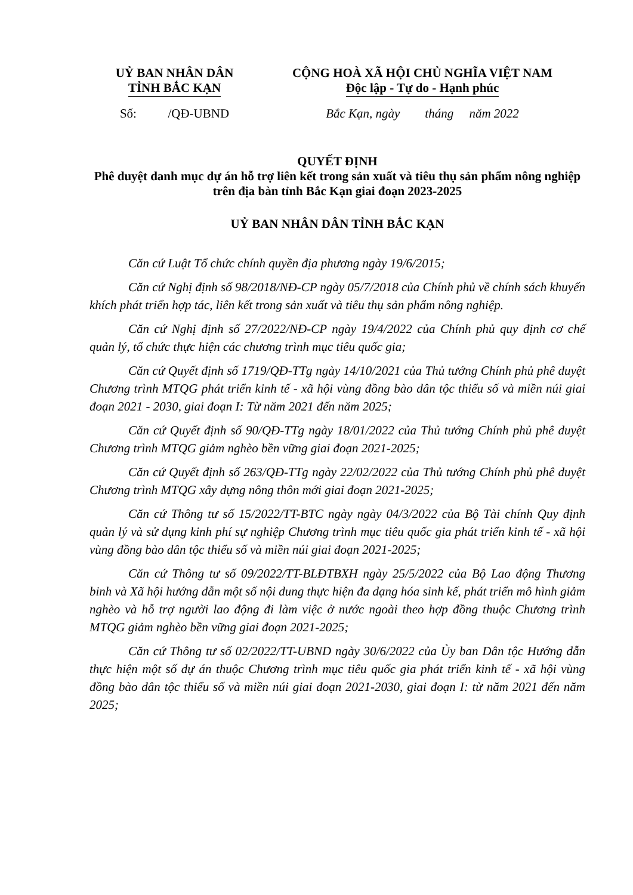UỶ BAN NHÂN DÂN
TỈNH BẮC KẠN
Số: /QĐ-UBND
CỘNG HOÀ XÃ HỘI CHỦ NGHĨA VIỆT NAM
Độc lập - Tự do - Hạnh phúc
Bắc Kạn, ngày tháng năm 2022
QUYẾT ĐỊNH
Phê duyệt danh mục dự án hỗ trợ liên kết trong sản xuất và tiêu thụ sản phẩm nông nghiệp trên địa bàn tỉnh Bắc Kạn giai đoạn 2023-2025
UỶ BAN NHÂN DÂN TỈNH BẮC KẠN
Căn cứ Luật Tổ chức chính quyền địa phương ngày 19/6/2015;
Căn cứ Nghị định số 98/2018/NĐ-CP ngày 05/7/2018 của Chính phủ về chính sách khuyến khích phát triển hợp tác, liên kết trong sản xuất và tiêu thụ sản phẩm nông nghiệp.
Căn cứ Nghị định số 27/2022/NĐ-CP ngày 19/4/2022 của Chính phủ quy định cơ chế quản lý, tổ chức thực hiện các chương trình mục tiêu quốc gia;
Căn cứ Quyết định số 1719/QĐ-TTg ngày 14/10/2021 của Thủ tướng Chính phủ phê duyệt Chương trình MTQG phát triển kinh tế - xã hội vùng đồng bào dân tộc thiểu số và miền núi giai đoạn 2021 - 2030, giai đoạn I: Từ năm 2021 đến năm 2025;
Căn cứ Quyết định số 90/QĐ-TTg ngày 18/01/2022 của Thủ tướng Chính phủ phê duyệt Chương trình MTQG giảm nghèo bền vững giai đoạn 2021-2025;
Căn cứ Quyết định số 263/QĐ-TTg ngày 22/02/2022 của Thủ tướng Chính phủ phê duyệt Chương trình MTQG xây dựng nông thôn mới giai đoạn 2021-2025;
Căn cứ Thông tư số 15/2022/TT-BTC ngày ngày 04/3/2022 của Bộ Tài chính Quy định quản lý và sử dụng kinh phí sự nghiệp Chương trình mục tiêu quốc gia phát triển kinh tế - xã hội vùng đồng bào dân tộc thiểu số và miền núi giai đoạn 2021-2025;
Căn cứ Thông tư số 09/2022/TT-BLĐTBXH ngày 25/5/2022 của Bộ Lao động Thương binh và Xã hội hướng dẫn một số nội dung thực hiện đa dạng hóa sinh kế, phát triển mô hình giảm nghèo và hỗ trợ người lao động đi làm việc ở nước ngoài theo hợp đồng thuộc Chương trình MTQG giảm nghèo bền vững giai đoạn 2021-2025;
Căn cứ Thông tư số 02/2022/TT-UBND ngày 30/6/2022 của Ủy ban Dân tộc Hướng dẫn thực hiện một số dự án thuộc Chương trình mục tiêu quốc gia phát triển kinh tế - xã hội vùng đồng bào dân tộc thiểu số và miền núi giai đoạn 2021-2030, giai đoạn I: từ năm 2021 đến năm 2025;